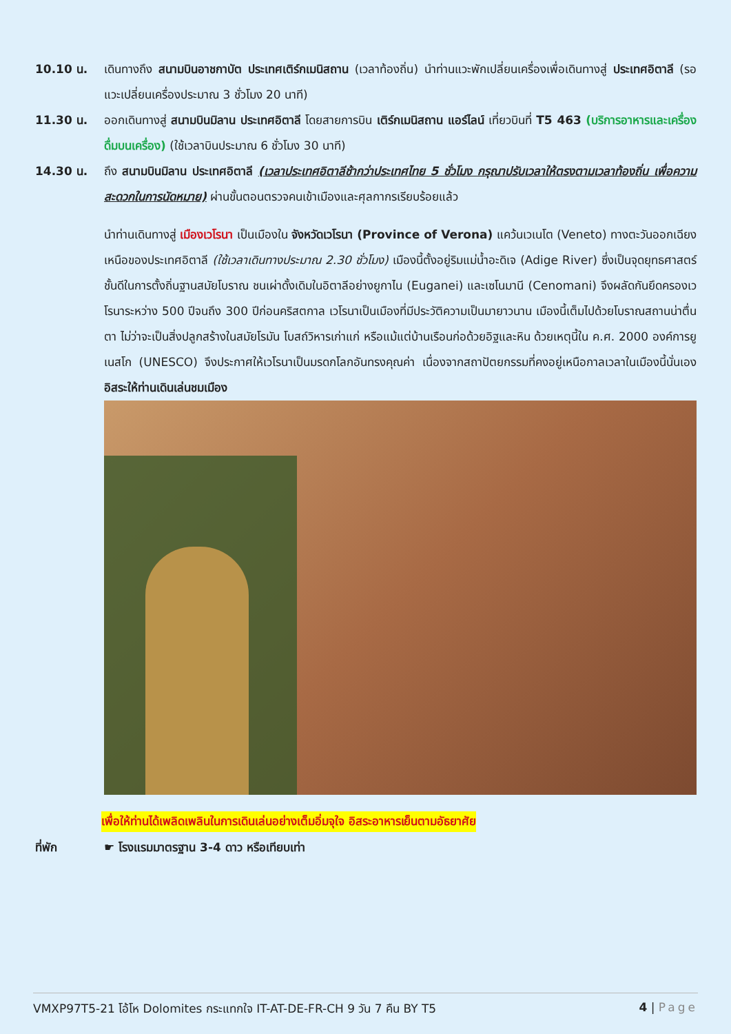10.10 น. เดินทางถึง สนามบินอาชกาบัต ประเทศเติร์กเมนิสถาน (เวลาท้องถิ่น) นำท่านแวะพักเปลี่ยนเครื่องเพื่อเดินทางสู่ ประเทศอิตาลี (รอแวะเปลี่ยนเครื่องประมาณ 3 ชั่วโมง 20 นาที)
11.30 น. ออกเดินทางสู่ สนามบินมิลาน ประเทศอิตาลี โดยสายการบิน เติร์กเมนิสถาน แอร์ไลน์ เที่ยวบินที่ T5 463 (บริการอาหารและเครื่องดื่มบนเครื่อง) (ใช้เวลาบินประมาณ 6 ชั่วโมง 30 นาที)
14.30 น. ถึง สนามบินมิลาน ประเทศอิตาลี (เวลาประเทศอิตาลีช้ากว่าประเทศไทย 5 ชั่วโมง กรุณาปรับเวลาให้ตรงตามเวลาท้องถิ่น เพื่อความสะดวกในการนัดหมาย) ผ่านขั้นตอนตรวจคนเข้าเมืองและศุลกากรเรียบร้อยแล้ว
นำท่านเดินทางสู่ เมืองเวโรนา เป็นเมืองใน จังหวัดเวโรนา (Province of Verona) แคว้นเวเนโต (Veneto) ทางตะวันออกเฉียงเหนือของประเทศอิตาลี (ใช้เวลาเดินทางประมาณ 2.30 ชั่วโมง) เมืองนี้ตั้งอยู่ริมแม่น้ำอะดิเจ (Adige River) ซึ่งเป็นจุดยุทธศาสตร์ชั้นดีในการตั้งถิ่นฐานสมัยโบราณ ชนเผ่าดั้งเดิมในอิตาลีอย่างยูกาไน (Euganei) และเซโนมานี (Cenomani) จึงผลัดกันยึดครองเวโรนาระหว่าง 500 ปีจนถึง 300 ปีก่อนคริสตกาล เวโรนาเป็นเมืองที่มีประวัติความเป็นมายาวนาน เมืองนี้เต็มไปด้วยโบราณสถานน่าตื่นตา ไม่ว่าจะเป็นสิ่งปลูกสร้างในสมัยโรมัน โบสถ์วิหารเก่าแก่ หรือแม้แต่บ้านเรือนก่อด้วยอิฐและหิน ด้วยเหตุนี้ใน ค.ศ. 2000 องค์การยูเนสโก (UNESCO) จึงประกาศให้เวโรนาเป็นมรดกโลกอันทรงคุณค่า เนื่องจากสถาปัตยกรรมที่คงอยู่เหนือกาลเวลาในเมืองนี้นั่นเอง อิสระให้ท่านเดินเล่นชมเมือง
เพื่อให้ท่านได้เพลิดเพลินในการเดินเล่นอย่างเต็มอิ่มจุใจ อิสระอาหารเย็นตามอัธยาศัย
ที่พัก ☛ โรงแรมมาตรฐาน 3-4 ดาว หรือเทียบเท่า
VMXP97T5-21 โอ้โห Dolomites กระแทกใจ IT-AT-DE-FR-CH 9 วัน 7 คืน BY T5 4 | Page